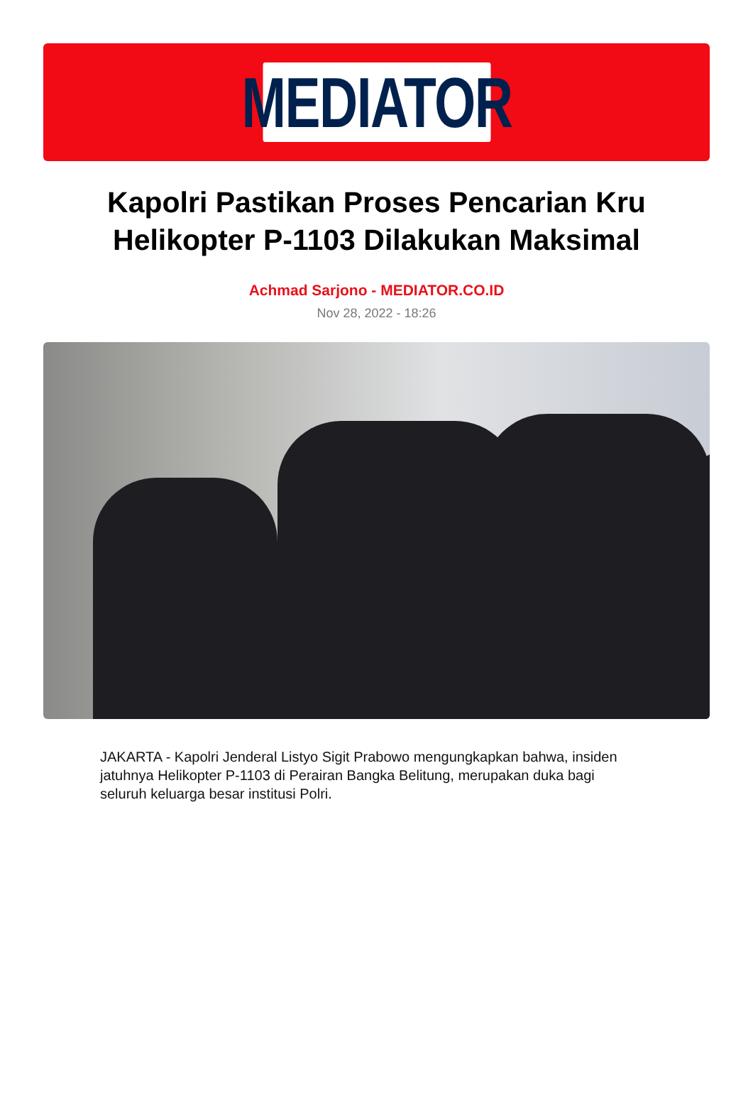MEDIATOR
Kapolri Pastikan Proses Pencarian Kru Helikopter P-1103 Dilakukan Maksimal
Achmad Sarjono - MEDIATOR.CO.ID
Nov 28, 2022 - 18:26
JAKARTA - Kapolri Jenderal Listyo Sigit Prabowo mengungkapkan bahwa, insiden jatuhnya Helikopter P-1103 di Perairan Bangka Belitung, merupakan duka bagi seluruh keluarga besar institusi Polri.